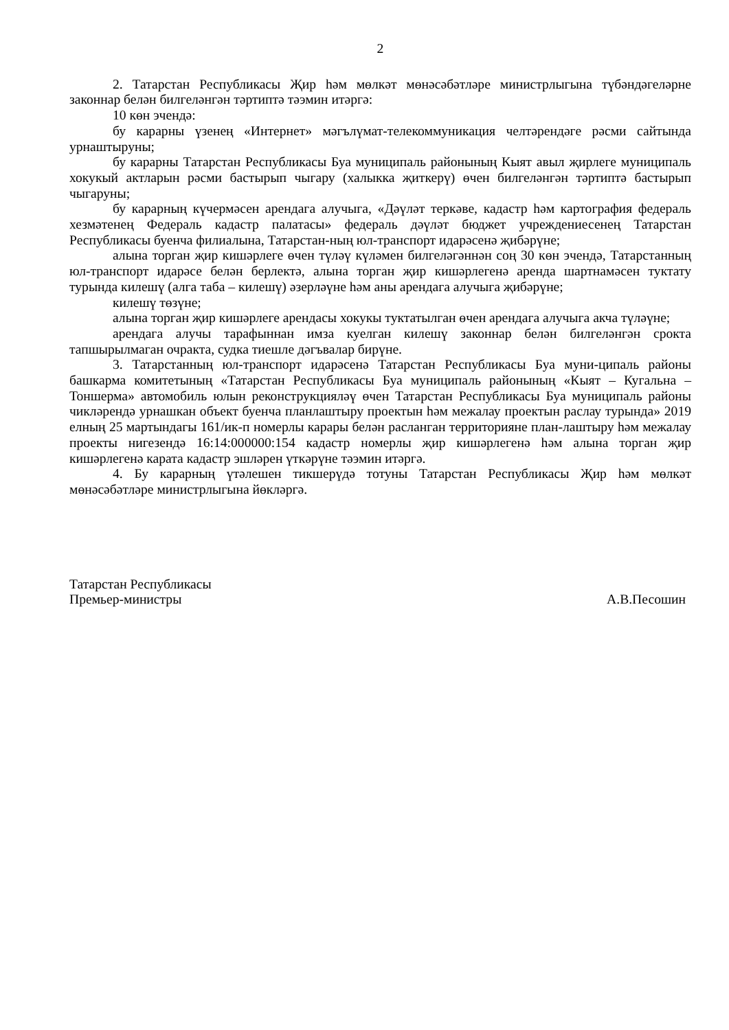2
2. Татарстан Республикасы Җир һәм мөлкәт мөнәсәбәтләре министрлыгына түбәндәгеләрне законнар белән билгеләнгән тәртиптә тәэмин итәргә:
10 көн эчендә:
бу карарны үзенең «Интернет» мәгълүмат-телекоммуникация челтәрендәге рәсми сайтында урнаштыруны;
бу карарны Татарстан Республикасы Буа муниципаль районының Кыят авыл җирлеге муниципаль хокукый актларын рәсми бастырып чыгару (халыкка җиткерү) өчен билгеләнгән тәртиптә бастырып чыгаруны;
бу карарның күчермәсен арендага алучыга, «Дәүләт теркәве, кадастр һәм картография федераль хезмәтенең Федераль кадастр палатасы» федераль дәүләт бюджет учреждениесенең Татарстан Республикасы буенча филиалына, Татарстан-ның юл-транспорт идарәсенә җибәрүне;
алына торган җир кишәрлеге өчен түләү күләмен билгеләгәннән соң 30 көн эчендә, Татарстанның юл-транспорт идарәсе белән берлектә, алына торган җир кишәрлегенә аренда шартнамәсен туктату турында килешү (алга таба – килешү) әзерләүне һәм аны арендага алучыга җибәрүне;
килешү төзүне;
алына торган җир кишәрлеге арендасы хокукы туктатылган өчен арендага алучыга акча түләүне;
арендага алучы тарафыннан имза куелган килешү законнар белән билгеләнгән срокта тапшырылмаган очракта, судка тиешле дәгъвалар бирүне.
3. Татарстанның юл-транспорт идарәсенә Татарстан Республикасы Буа муни-ципаль районы башкарма комитетының «Татарстан Республикасы Буа муниципаль районының «Кыят – Кугальна – Тоншерма» автомобиль юлын реконструкцияләү өчен Татарстан Республикасы Буа муниципаль районы чикләрендә урнашкан объект буенча планлаштыру проектын һәм межалау проектын раслау турында» 2019 елның 25 мартындагы 161/ик-п номерлы карары белән расланган территорияне план-лаштыру һәм межалау проекты нигезендә 16:14:000000:154 кадастр номерлы җир кишәрлегенә һәм алына торган җир кишәрлегенә карата кадастр эшләрен үткәрүне тәэмин итәргә.
4. Бу карарның үтәлешен тикшерүдә тотуны Татарстан Республикасы Җир һәм мөлкәт мөнәсәбәтләре министрлыгына йөкләргә.
Татарстан Республикасы
Премьер-министры
А.В.Песошин